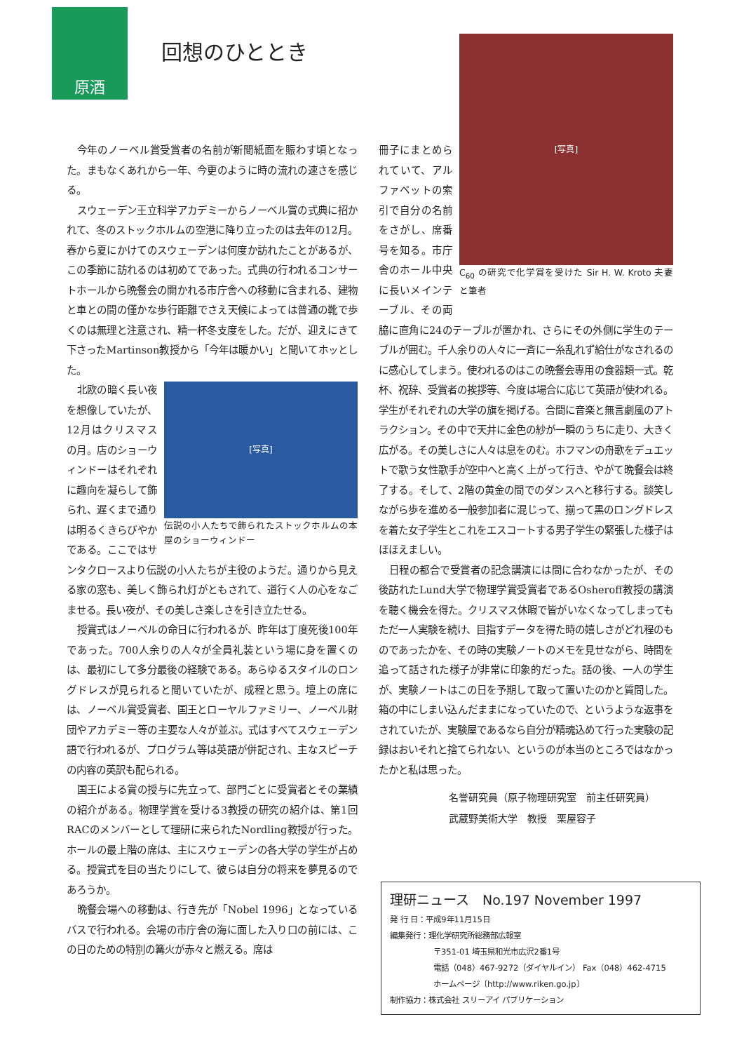原酒
回想のひととき
今年のノーベル賞受賞者の名前が新聞紙面を賑わす頃となった。まもなくあれから一年、今更のように時の流れの速さを感じる。
スウェーデン王立科学アカデミーからノーベル賞の式典に招かれて、冬のストックホルムの空港に降り立ったのは去年の12月。春から夏にかけてのスウェーデンは何度か訪れたことがあるが、この季節に訪れるのは初めてであった。式典の行われるコンサートホールから晩餐会の開かれる市庁舎への移動に含まれる、建物と車との間の僅かな歩行距離でさえ天候によっては普通の靴で歩くのは無理と注意され、精一杯冬支度をした。だが、迎えにきて下さったMartinson教授から「今年は暖かい」と聞いてホッとした。
[写真]
伝説の小人たちで飾られたストックホルムの本屋のショーウィンドー
北欧の暗く長い夜を想像していたが、12月はクリスマスの月。店のショーウィンドーはそれぞれに趣向を凝らして飾られ、遅くまで通りは明るくきらびやかである。ここではサンタクロースより伝説の小人たちが主役のようだ。通りから見える家の窓も、美しく飾られ灯がともされて、道行く人の心をなごませる。長い夜が、その美しさ楽しさを引き立たせる。
授賞式はノーベルの命日に行われるが、昨年は丁度死後100年であった。700人余りの人々が全員礼装という場に身を置くのは、最初にして多分最後の経験である。あらゆるスタイルのロングドレスが見られると聞いていたが、成程と思う。壇上の席には、ノーベル賞受賞者、国王とローヤルファミリー、ノーベル財団やアカデミー等の主要な人々が並ぶ。式はすべてスウェーデン語で行われるが、プログラム等は英語が併記され、主なスピーチの内容の英訳も配られる。
国王による賞の授与に先立って、部門ごとに受賞者とその業績の紹介がある。物理学賞を受ける3教授の研究の紹介は、第1回RACのメンバーとして理研に来られたNordling教授が行った。ホールの最上階の席は、主にスウェーデンの各大学の学生が占める。授賞式を目の当たりにして、彼らは自分の将来を夢見るのであろうか。
晩餐会場への移動は、行き先が「Nobel 1996」となっているバスで行われる。会場の市庁舎の海に面した入り口の前には、この日のための特別の篝火が赤々と燃える。席は
[写真]
C<sub>60</sub> の研究で化学賞を受けた Sir H. W. Kroto 夫妻と筆者
冊子にまとめられていて、アルファベットの索引で自分の名前をさがし、席番号を知る。市庁舎のホール中央に長いメインテーブル、その両脇に直角に24のテーブルが置かれ、さらにその外側に学生のテーブルが囲む。千人余りの人々に一斉に一糸乱れず給仕がなされるのに感心してしまう。使われるのはこの晩餐会専用の食器類一式。乾杯、祝辞、受賞者の挨拶等、今度は場合に応じて英語が使われる。学生がそれぞれの大学の旗を掲げる。合間に音楽と無言劇風のアトラクション。その中で天井に金色の紗が一瞬のうちに走り、大きく広がる。その美しさに人々は息をのむ。ホフマンの舟歌をデュエットで歌う女性歌手が空中へと高く上がって行き、やがて晩餐会は終了する。そして、2階の黄金の間でのダンスへと移行する。談笑しながら歩を進める一般参加者に混じって、揃って黒のロングドレスを着た女子学生とこれをエスコートする男子学生の緊張した様子はほほえましい。
日程の都合で受賞者の記念講演には間に合わなかったが、その後訪れたLund大学で物理学賞受賞者であるOsheroff教授の講演を聴く機会を得た。クリスマス休暇で皆がいなくなってしまってもただ一人実験を続け、目指すデータを得た時の嬉しさがどれ程のものであったかを、その時の実験ノートのメモを見せながら、時間を追って話された様子が非常に印象的だった。話の後、一人の学生が、実験ノートはこの日を予期して取って置いたのかと質問した。箱の中にしまい込んだままになっていたので、というような返事をされていたが、実験屋であるなら自分が精魂込めて行った実験の記録はおいそれと捨てられない、というのが本当のところではなかったかと私は思った。
名誉研究員（原子物理研究室　前主任研究員）
武蔵野美術大学　教授　栗屋容子
理研ニュース　No.197 November 1997
発 行 日：平成9年11月15日
編集発行：理化学研究所総務部広報室
〒351-01 埼玉県和光市広沢2番1号
電話（048）467-9272（ダイヤルイン） Fax（048）462-4715
ホームページ〔http://www.riken.go.jp〕
制作協力：株式会社 スリーアイ パブリケーション